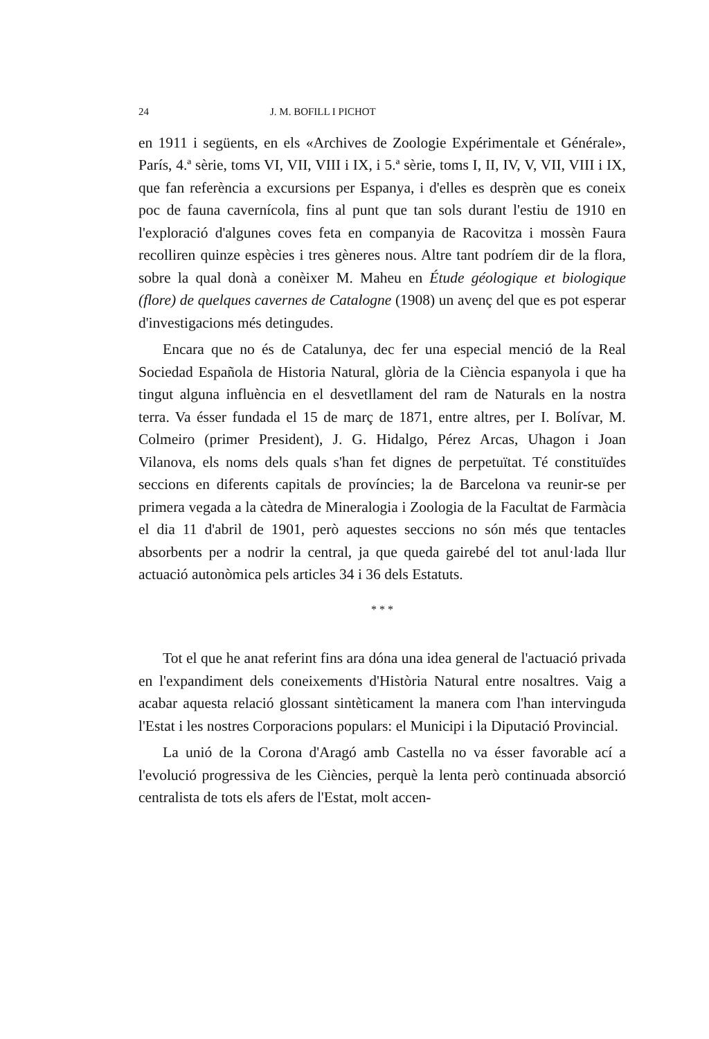24 J. M. BOFILL I PICHOT
en 1911 i següents, en els «Archives de Zoologie Expérimentale et Générale», París, 4.ª sèrie, toms VI, VII, VIII i IX, i 5.ª sèrie, toms I, II, IV, V, VII, VIII i IX, que fan referència a excursions per Espanya, i d'elles es desprèn que es coneix poc de fauna cavernícola, fins al punt que tan sols durant l'estiu de 1910 en l'exploració d'algunes coves feta en companyia de Racovitza i mossèn Faura recolliren quinze espècies i tres gèneres nous. Altre tant podríem dir de la flora, sobre la qual donà a conèixer M. Maheu en Étude géologique et biologique (flore) de quelques cavernes de Catalogne (1908) un avenç del que es pot esperar d'investigacions més detingudes.
Encara que no és de Catalunya, dec fer una especial menció de la Real Sociedad Española de Historia Natural, glòria de la Ciència espanyola i que ha tingut alguna influència en el desvetllament del ram de Naturals en la nostra terra. Va ésser fundada el 15 de març de 1871, entre altres, per I. Bolívar, M. Colmeiro (primer President), J. G. Hidalgo, Pérez Arcas, Uhagon i Joan Vilanova, els noms dels quals s'han fet dignes de perpetuïtat. Té constituïdes seccions en diferents capitals de províncies; la de Barcelona va reunir-se per primera vegada a la càtedra de Mineralogia i Zoologia de la Facultat de Farmàcia el dia 11 d'abril de 1901, però aquestes seccions no són més que tentacles absorbents per a nodrir la central, ja que queda gairebé del tot anul·lada llur actuació autonòmica pels articles 34 i 36 dels Estatuts.
* * *
Tot el que he anat referint fins ara dóna una idea general de l'actuació privada en l'expandiment dels coneixements d'Història Natural entre nosaltres. Vaig a acabar aquesta relació glossant sintèticament la manera com l'han intervinguda l'Estat i les nostres Corporacions populars: el Municipi i la Diputació Provincial.
La unió de la Corona d'Aragó amb Castella no va ésser favorable ací a l'evolució progressiva de les Ciències, perquè la lenta però continuada absorció centralista de tots els afers de l'Estat, molt accen-